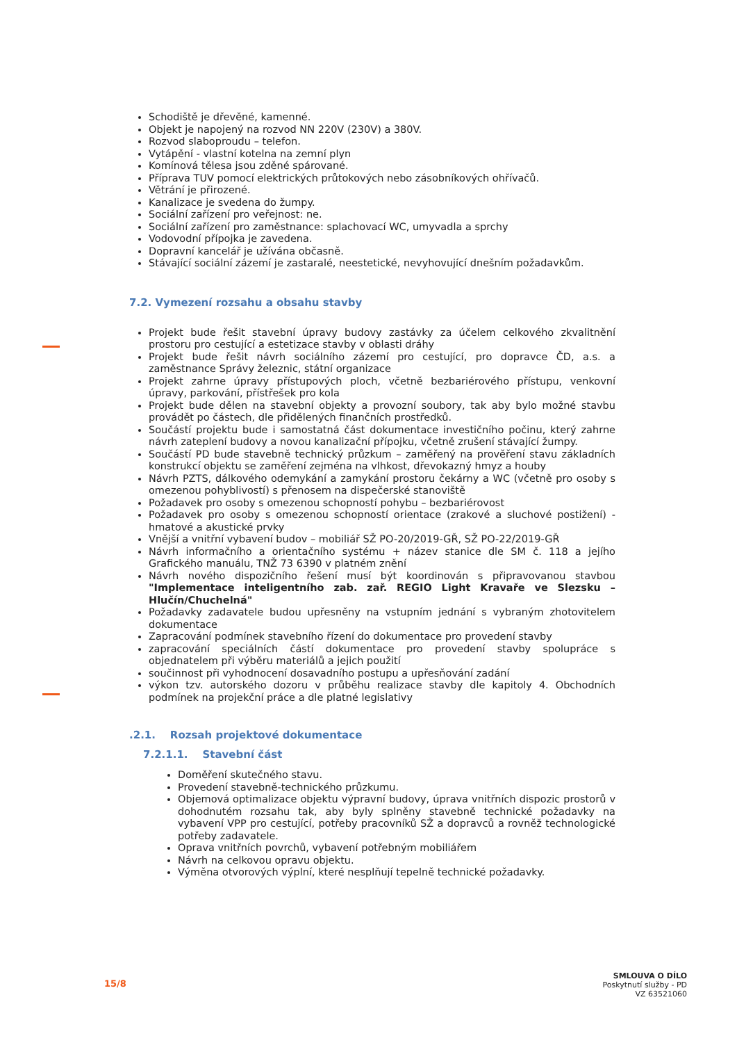Schodiště je dřevěné, kamenné.
Objekt je napojený na rozvod NN 220V (230V) a 380V.
Rozvod slaboproudu – telefon.
Vytápění - vlastní kotelna na zemní plyn
Komínová tělesa jsou zděné spárované.
Příprava TUV pomocí elektrických průtokových nebo zásobníkových ohřívačů.
Větrání je přirozené.
Kanalizace je svedena do žumpy.
Sociální zařízení pro veřejnost: ne.
Sociální zařízení pro zaměstnance: splachovací WC, umyvadla a sprchy
Vodovodní přípojka je zavedena.
Dopravní kancelář je užívána občasně.
Stávající sociální zázemí je zastaralé, neestetické, nevyhovující dnešním požadavkům.
7.2. Vymezení rozsahu a obsahu stavby
Projekt bude řešit stavební úpravy budovy zastávky za účelem celkového zkvalitnění prostoru pro cestující a estetizace stavby v oblasti dráhy
Projekt bude řešit návrh sociálního zázemí pro cestující, pro dopravce ČD, a.s. a zaměstnance Správy železnic, státní organizace
Projekt zahrne úpravy přístupových ploch, včetně bezbariérového přístupu, venkovní úpravy, parkování, přístřešek pro kola
Projekt bude dělen na stavební objekty a provozní soubory, tak aby bylo možné stavbu provádět po částech, dle přidělených finančních prostředků.
Součástí projektu bude i samostatná část dokumentace investičního počinu, který zahrne návrh zateplení budovy a novou kanalizační přípojku, včetně zrušení stávající žumpy.
Součástí PD bude stavebně technický průzkum – zaměřený na prověření stavu základních konstrukcí objektu se zaměření zejména na vlhkost, dřevokazný hmyz a houby
Návrh PZTS, dálkového odemykání a zamykání prostoru čekárny a WC (včetně pro osoby s omezenou pohyblivostí) s přenosem na dispečerské stanoviště
Požadavek pro osoby s omezenou schopností pohybu – bezbariérovost
Požadavek pro osoby s omezenou schopností orientace (zrakové a sluchové postižení) - hmatové a akustické prvky
Vnější a vnitřní vybavení budov – mobiliář SŽ PO-20/2019-GŘ, SŽ PO-22/2019-GŘ
Návrh informačního a orientačního systému + název stanice dle SM č. 118 a jejího Grafického manuálu, TNŽ 73 6390 v platném znění
Návrh nového dispozičního řešení musí být koordinován s připravovanou stavbou "Implementace inteligentního zab. zař. REGIO Light Kravaře ve Slezsku – Hlučín/Chuchelná"
Požadavky zadavatele budou upřesněny na vstupním jednání s vybraným zhotovitelem dokumentace
Zapracování podmínek stavebního řízení do dokumentace pro provedení stavby
zapracování speciálních částí dokumentace pro provedení stavby spolupráce s objednatelem při výběru materiálů a jejich použití
součinnost při vyhodnocení dosavadního postupu a upřesňování zadání
výkon tzv. autorského dozoru v průběhu realizace stavby dle kapitoly 4. Obchodních podmínek na projekční práce a dle platné legislativy
.2.1. Rozsah projektové dokumentace
7.2.1.1. Stavební část
Doměření skutečného stavu.
Provedení stavebně-technického průzkumu.
Objemová optimalizace objektu výpravní budovy, úprava vnitřních dispozic prostorů v dohodnutém rozsahu tak, aby byly splněny stavebně technické požadavky na vybavení VPP pro cestující, potřeby pracovníků SŽ a dopravců a rovněž technologické potřeby zadavatele.
Oprava vnitřních povrchů, vybavení potřebným mobiliářem
Návrh na celkovou opravu objektu.
Výměna otvorových výplní, které nesplňují tepelně technické požadavky.
15/8
SMLOUVA O DÍLO
Poskytnutí služby - PD
VZ 63521060